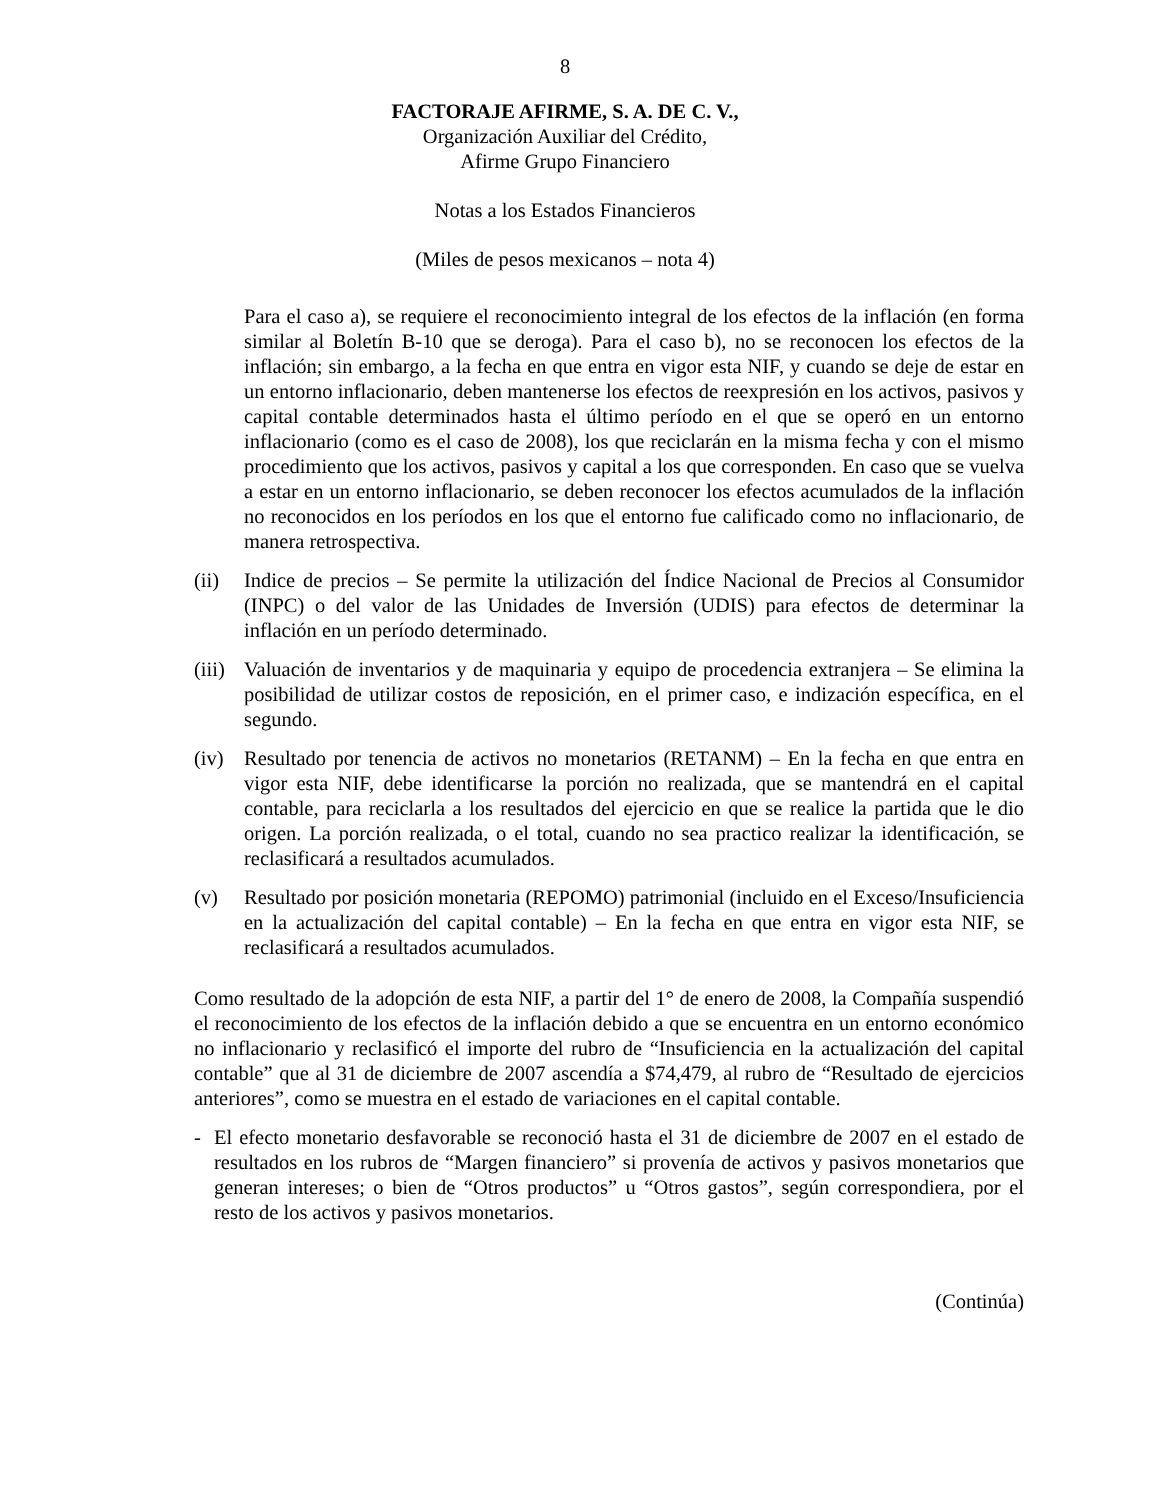8
FACTORAJE AFIRME, S. A. DE C. V.,
Organización Auxiliar del Crédito,
Afirme Grupo Financiero
Notas a los Estados Financieros
(Miles de pesos mexicanos – nota 4)
Para el caso a), se requiere el reconocimiento integral de los efectos de la inflación (en forma similar al Boletín B-10 que se deroga). Para el caso b), no se reconocen los efectos de la inflación; sin embargo, a la fecha en que entra en vigor esta NIF, y cuando se deje de estar en un entorno inflacionario, deben mantenerse los efectos de reexpresión en los activos, pasivos y capital contable determinados hasta el último período en el que se operó en un entorno inflacionario (como es el caso de 2008), los que reciclarán en la misma fecha y con el mismo procedimiento que los activos, pasivos y capital a los que corresponden. En caso que se vuelva a estar en un entorno inflacionario, se deben reconocer los efectos acumulados de la inflación no reconocidos en los períodos en los que el entorno fue calificado como no inflacionario, de manera retrospectiva.
(ii) Indice de precios – Se permite la utilización del Índice Nacional de Precios al Consumidor (INPC) o del valor de las Unidades de Inversión (UDIS) para efectos de determinar la inflación en un período determinado.
(iii)
Valuación de inventarios y de maquinaria y equipo de procedencia extranjera – Se elimina la posibilidad de utilizar costos de reposición, en el primer caso, e indización específica, en el segundo.
(iv) Resultado por tenencia de activos no monetarios (RETANM) – En la fecha en que entra en vigor esta NIF, debe identificarse la porción no realizada, que se mantendrá en el capital contable, para reciclarla a los resultados del ejercicio en que se realice la partida que le dio origen. La porción realizada, o el total, cuando no sea practico realizar la identificación, se reclasificará a resultados acumulados.
(v) Resultado por posición monetaria (REPOMO) patrimonial (incluido en el Exceso/Insuficiencia en la actualización del capital contable) – En la fecha en que entra en vigor esta NIF, se reclasificará a resultados acumulados.
Como resultado de la adopción de esta NIF, a partir del 1° de enero de 2008, la Compañía suspendió el reconocimiento de los efectos de la inflación debido a que se encuentra en un entorno económico no inflacionario y reclasificó el importe del rubro de “Insuficiencia en la actualización del capital contable” que al 31 de diciembre de 2007 ascendía a $74,479, al rubro de “Resultado de ejercicios anteriores”, como se muestra en el estado de variaciones en el capital contable.
- El efecto monetario desfavorable se reconoció hasta el 31 de diciembre de 2007 en el estado de resultados en los rubros de “Margen financiero” si provenía de activos y pasivos monetarios que generan intereses; o bien de “Otros productos” u “Otros gastos”, según correspondiera, por el resto de los activos y pasivos monetarios.
(Continúa)